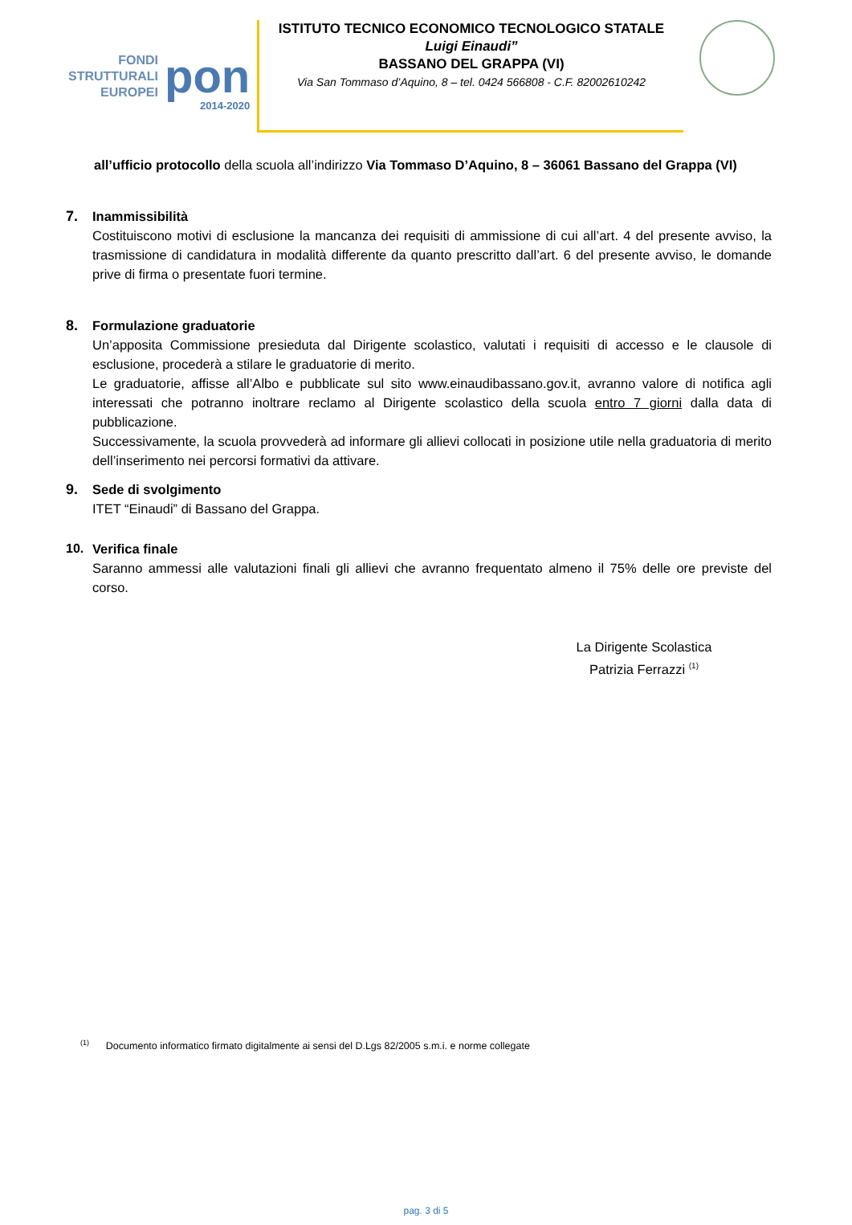FONDI
STRUTTURALI
EUROPEI
pon
2014-2020
ISTITUTO TECNICO ECONOMICO TECNOLOGICO STATALE
Luigi Einaudi”
BASSANO DEL GRAPPA (VI)
Via San Tommaso d’Aquino, 8 – tel. 0424 566808 - C.F. 82002610242
all’ufficio protocollo della scuola all’indirizzo Via Tommaso D’Aquino, 8 – 36061 Bassano del Grappa (VI)
7. Inammissibilità
Costituiscono motivi di esclusione la mancanza dei requisiti di ammissione di cui all’art. 4 del presente avviso, la trasmissione di candidatura in modalità differente da quanto prescritto dall’art. 6 del presente avviso, le domande prive di firma o presentate fuori termine.
8. Formulazione graduatorie
Un’apposita Commissione presieduta dal Dirigente scolastico, valutati i requisiti di accesso e le clausole di esclusione, procederà a stilare le graduatorie di merito.
Le graduatorie, affisse all’Albo e pubblicate sul sito www.einaudibassano.gov.it, avranno valore di notifica agli interessati che potranno inoltrare reclamo al Dirigente scolastico della scuola entro 7 giorni dalla data di pubblicazione.
Successivamente, la scuola provvederà ad informare gli allievi collocati in posizione utile nella graduatoria di merito dell’inserimento nei percorsi formativi da attivare.
9. Sede di svolgimento
ITET “Einaudi” di Bassano del Grappa.
10. Verifica finale
Saranno ammessi alle valutazioni finali gli allievi che avranno frequentato almeno il 75% delle ore previste del corso.
La Dirigente Scolastica
Patrizia Ferrazzi <sup>(1)</sup>
<sup>(1)</sup> Documento informatico firmato digitalmente ai sensi del D.Lgs 82/2005 s.m.i. e norme collegate
pag. 3 di 5